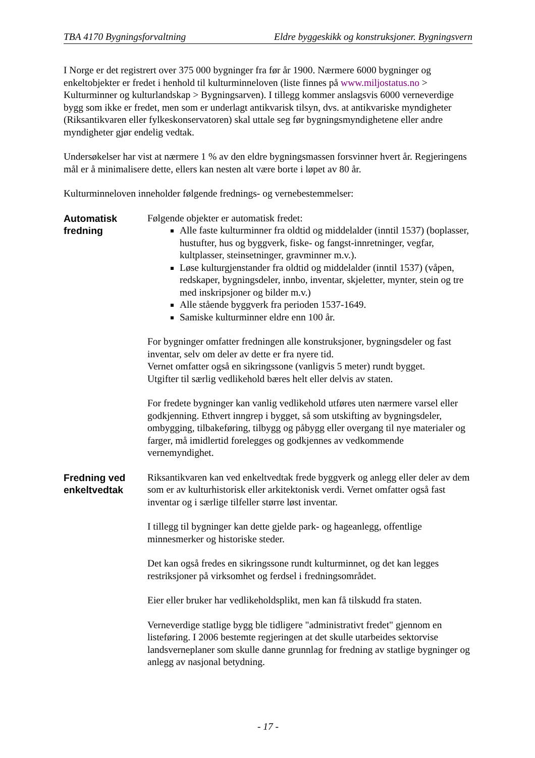TBA 4170 Bygningsforvaltning Eldre byggeskikk og konstruksjoner. Bygningsvern
I Norge er det registrert over 375 000 bygninger fra før år 1900. Nærmere 6000 bygninger og enkeltobjekter er fredet i henhold til kulturminneloven (liste finnes på www.miljostatus.no > Kulturminner og kulturlandskap > Bygningsarven). I tillegg kommer anslagsvis 6000 verneverdige bygg som ikke er fredet, men som er underlagt antikvarisk tilsyn, dvs. at antikvariske myndigheter (Riksantikvaren eller fylkeskonservatoren) skal uttale seg før bygningsmyndighetene eller andre myndigheter gjør endelig vedtak.
Undersøkelser har vist at nærmere 1 % av den eldre bygningsmassen forsvinner hvert år. Regjeringens mål er å minimalisere dette, ellers kan nesten alt være borte i løpet av 80 år.
Kulturminneloven inneholder følgende frednings- og vernebestemmelser:
Automatisk fredning
Følgende objekter er automatisk fredet:
Alle faste kulturminner fra oldtid og middelalder (inntil 1537) (boplasser, hustufter, hus og byggverk, fiske- og fangst-innretninger, vegfar, kultplasser, steinsetninger, gravminner m.v.).
Løse kulturgjenstander fra oldtid og middelalder (inntil 1537) (våpen, redskaper, bygningsdeler, innbo, inventar, skjeletter, mynter, stein og tre med inskripsjoner og bilder m.v.)
Alle stående byggverk fra perioden 1537-1649.
Samiske kulturminner eldre enn 100 år.
For bygninger omfatter fredningen alle konstruksjoner, bygningsdeler og fast inventar, selv om deler av dette er fra nyere tid.
Vernet omfatter også en sikringssone (vanligvis 5 meter) rundt bygget.
Utgifter til særlig vedlikehold bæres helt eller delvis av staten.
For fredete bygninger kan vanlig vedlikehold utføres uten nærmere varsel eller godkjenning. Ethvert inngrep i bygget, så som utskifting av bygningsdeler, ombygging, tilbakeføring, tilbygg og påbygg eller overgang til nye materialer og farger, må imidlertid forelegges og godkjennes av vedkommende vernemyndighet.
Fredning ved enkeltvedtak
Riksantikvaren kan ved enkeltvedtak frede byggverk og anlegg eller deler av dem som er av kulturhistorisk eller arkitektonisk verdi. Vernet omfatter også fast inventar og i særlige tilfeller større løst inventar.
I tillegg til bygninger kan dette gjelde park- og hageanlegg, offentlige minnesmerker og historiske steder.
Det kan også fredes en sikringssone rundt kulturminnet, og det kan legges restriksjoner på virksomhet og ferdsel i fredningsområdet.
Eier eller bruker har vedlikeholdsplikt, men kan få tilskudd fra staten.
Verneverdige statlige bygg ble tidligere "administrativt fredet" gjennom en listeføring. I 2006 bestemte regjeringen at det skulle utarbeides sektorvise landsverneplaner som skulle danne grunnlag for fredning av statlige bygninger og anlegg av nasjonal betydning.
- 17 -